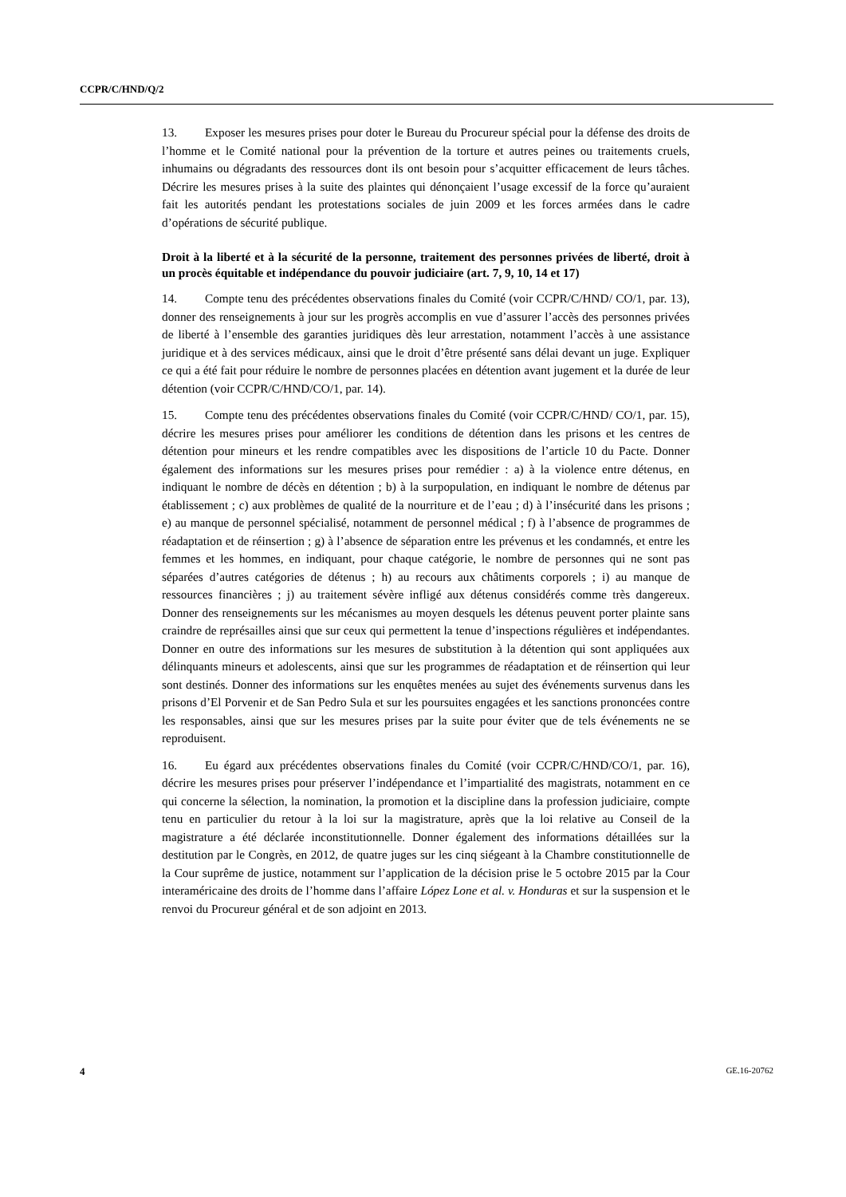CCPR/C/HND/Q/2
13. Exposer les mesures prises pour doter le Bureau du Procureur spécial pour la défense des droits de l’homme et le Comité national pour la prévention de la torture et autres peines ou traitements cruels, inhumains ou dégradants des ressources dont ils ont besoin pour s’acquitter efficacement de leurs tâches. Décrire les mesures prises à la suite des plaintes qui dénonçaient l’usage excessif de la force qu’auraient fait les autorités pendant les protestations sociales de juin 2009 et les forces armées dans le cadre d’opérations de sécurité publique.
Droit à la liberté et à la sécurité de la personne, traitement des personnes privées de liberté, droit à un procès équitable et indépendance du pouvoir judiciaire (art. 7, 9, 10, 14 et 17)
14. Compte tenu des précédentes observations finales du Comité (voir CCPR/C/HND/ CO/1, par. 13), donner des renseignements à jour sur les progrès accomplis en vue d’assurer l’accès des personnes privées de liberté à l’ensemble des garanties juridiques dès leur arrestation, notamment l’accès à une assistance juridique et à des services médicaux, ainsi que le droit d’être présenté sans délai devant un juge. Expliquer ce qui a été fait pour réduire le nombre de personnes placées en détention avant jugement et la durée de leur détention (voir CCPR/C/HND/CO/1, par. 14).
15. Compte tenu des précédentes observations finales du Comité (voir CCPR/C/HND/ CO/1, par. 15), décrire les mesures prises pour améliorer les conditions de détention dans les prisons et les centres de détention pour mineurs et les rendre compatibles avec les dispositions de l’article 10 du Pacte. Donner également des informations sur les mesures prises pour remédier : a) à la violence entre détenus, en indiquant le nombre de décès en détention ; b) à la surpopulation, en indiquant le nombre de détenus par établissement ; c) aux problèmes de qualité de la nourriture et de l’eau ; d) à l’insécurité dans les prisons ; e) au manque de personnel spécialisé, notamment de personnel médical ; f) à l’absence de programmes de réadaptation et de réinsertion ; g) à l’absence de séparation entre les prévenus et les condamnés, et entre les femmes et les hommes, en indiquant, pour chaque catégorie, le nombre de personnes qui ne sont pas séparées d’autres catégories de détenus ; h) au recours aux châtiments corporels ; i) au manque de ressources financières ; j) au traitement sévère infligé aux détenus considérés comme très dangereux. Donner des renseignements sur les mécanismes au moyen desquels les détenus peuvent porter plainte sans craindre de représailles ainsi que sur ceux qui permettent la tenue d’inspections régulières et indépendantes. Donner en outre des informations sur les mesures de substitution à la détention qui sont appliquées aux délinquants mineurs et adolescents, ainsi que sur les programmes de réadaptation et de réinsertion qui leur sont destinés. Donner des informations sur les enquêtes menées au sujet des événements survenus dans les prisons d’El Porvenir et de San Pedro Sula et sur les poursuites engagées et les sanctions prononcées contre les responsables, ainsi que sur les mesures prises par la suite pour éviter que de tels événements ne se reproduisent.
16. Eu égard aux précédentes observations finales du Comité (voir CCPR/C/HND/CO/1, par. 16), décrire les mesures prises pour préserver l’indépendance et l’impartialité des magistrats, notamment en ce qui concerne la sélection, la nomination, la promotion et la discipline dans la profession judiciaire, compte tenu en particulier du retour à la loi sur la magistrature, après que la loi relative au Conseil de la magistrature a été déclarée inconstitutionnelle. Donner également des informations détaillées sur la destitution par le Congrès, en 2012, de quatre juges sur les cinq siégeant à la Chambre constitutionnelle de la Cour suprême de justice, notamment sur l’application de la décision prise le 5 octobre 2015 par la Cour interaméricaine des droits de l’homme dans l’affaire López Lone et al. v. Honduras et sur la suspension et le renvoi du Procureur général et de son adjoint en 2013.
4 GE.16-20762